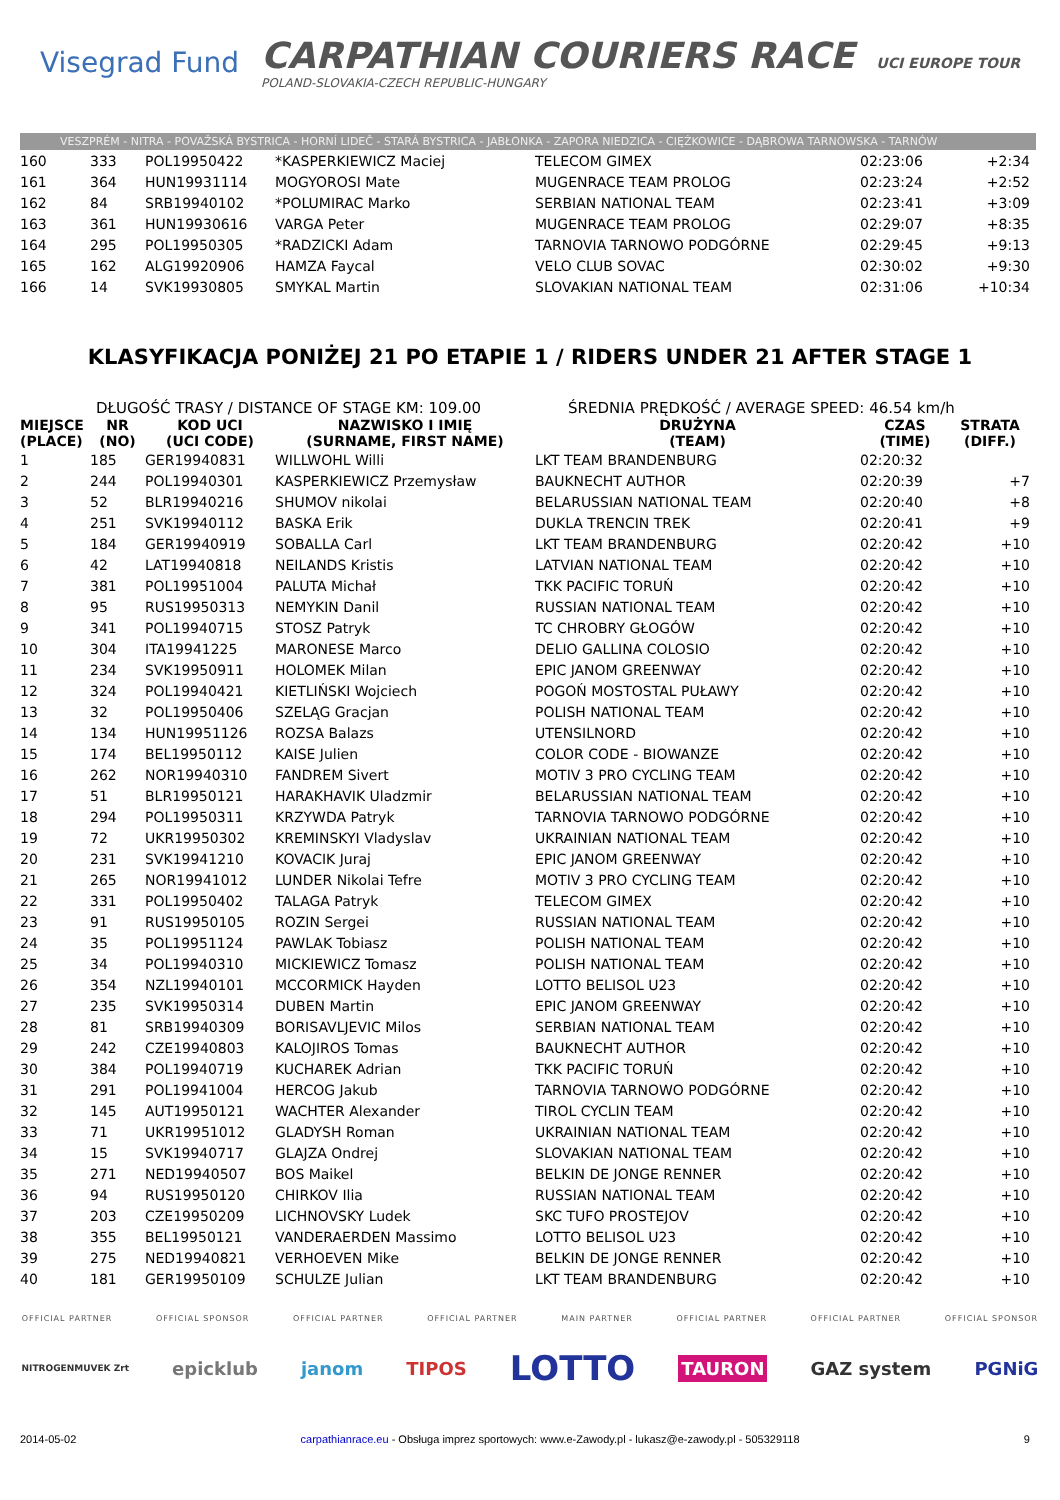Visegrad Fund
CARPATHIAN COURIERS RACE
POLAND-SLOVAKIA-CZECH REPUBLIC-HUNGARY
UCI EUROPE TOUR
VESZPRÉM - NITRA - POVAŽSKÁ BYSTRICA - HORNÍ LIDEČ - STARÁ BYSTRICA - JABŁONKA - ZAPORA NIEDZICA - CIĘŻKOWICE - DĄBROWA TARNOWSKA - TARNÓW
| 160 | 333 | POL19950422 | *KASPERKIEWICZ Maciej | TELECOM GIMEX | 02:23:06 | +2:34 |
| 161 | 364 | HUN19931114 | MOGYOROSI Mate | MUGENRACE TEAM PROLOG | 02:23:24 | +2:52 |
| 162 | 84 | SRB19940102 | *POLUMIRAC Marko | SERBIAN NATIONAL TEAM | 02:23:41 | +3:09 |
| 163 | 361 | HUN19930616 | VARGA Peter | MUGENRACE TEAM PROLOG | 02:29:07 | +8:35 |
| 164 | 295 | POL19950305 | *RADZICKI Adam | TARNOVIA TARNOWO PODGÓRNE | 02:29:45 | +9:13 |
| 165 | 162 | ALG19920906 | HAMZA Faycal | VELO CLUB SOVAC | 02:30:02 | +9:30 |
| 166 | 14 | SVK19930805 | SMYKAL Martin | SLOVAKIAN NATIONAL TEAM | 02:31:06 | +10:34 |
KLASYFIKACJA PONIŻEJ 21 PO ETAPIE 1 / RIDERS UNDER 21 AFTER STAGE 1
DŁUGOŚĆ TRASY / DISTANCE OF STAGE KM: 109.00 ŚREDNIA PRĘDKOŚĆ / AVERAGE SPEED: 46.54 km/h
| MIEJSCE (PLACE) | NR (NO) | KOD UCI (UCI CODE) | NAZWISKO I IMIĘ (SURNAME, FIRST NAME) | DRUŻYNA (TEAM) | CZAS (TIME) | STRATA (DIFF.) |
| --- | --- | --- | --- | --- | --- | --- |
| 1 | 185 | GER19940831 | WILLWOHL Willi | LKT TEAM BRANDENBURG | 02:20:32 | |
| 2 | 244 | POL19940301 | KASPERKIEWICZ Przemysław | BAUKNECHT AUTHOR | 02:20:39 | +7 |
| 3 | 52 | BLR19940216 | SHUMOV nikolai | BELARUSSIAN NATIONAL TEAM | 02:20:40 | +8 |
| 4 | 251 | SVK19940112 | BASKA Erik | DUKLA TRENCIN TREK | 02:20:41 | +9 |
| 5 | 184 | GER19940919 | SOBALLA Carl | LKT TEAM BRANDENBURG | 02:20:42 | +10 |
| 6 | 42 | LAT19940818 | NEILANDS Kristis | LATVIAN NATIONAL TEAM | 02:20:42 | +10 |
| 7 | 381 | POL19951004 | PALUTA Michał | TKK PACIFIC TORUŃ | 02:20:42 | +10 |
| 8 | 95 | RUS19950313 | NEMYKIN Danil | RUSSIAN NATIONAL TEAM | 02:20:42 | +10 |
| 9 | 341 | POL19940715 | STOSZ Patryk | TC CHROBRY GŁOGÓW | 02:20:42 | +10 |
| 10 | 304 | ITA19941225 | MARONESE Marco | DELIO GALLINA COLOSIO | 02:20:42 | +10 |
| 11 | 234 | SVK19950911 | HOLOMEK Milan | EPIC JANOM GREENWAY | 02:20:42 | +10 |
| 12 | 324 | POL19940421 | KIETLIŃSKI Wojciech | POGOŃ MOSTOSTAL PUŁAWY | 02:20:42 | +10 |
| 13 | 32 | POL19950406 | SZELĄG Gracjan | POLISH NATIONAL TEAM | 02:20:42 | +10 |
| 14 | 134 | HUN19951126 | ROZSA Balazs | UTENSILNORD | 02:20:42 | +10 |
| 15 | 174 | BEL19950112 | KAISE Julien | COLOR CODE - BIOWANZE | 02:20:42 | +10 |
| 16 | 262 | NOR19940310 | FANDREM Sivert | MOTIV 3 PRO CYCLING TEAM | 02:20:42 | +10 |
| 17 | 51 | BLR19950121 | HARAKHAVIK Uladzmir | BELARUSSIAN NATIONAL TEAM | 02:20:42 | +10 |
| 18 | 294 | POL19950311 | KRZYWDA Patryk | TARNOVIA TARNOWO PODGÓRNE | 02:20:42 | +10 |
| 19 | 72 | UKR19950302 | KREMINSKYI Vladyslav | UKRAINIAN NATIONAL TEAM | 02:20:42 | +10 |
| 20 | 231 | SVK19941210 | KOVACIK Juraj | EPIC JANOM GREENWAY | 02:20:42 | +10 |
| 21 | 265 | NOR19941012 | LUNDER Nikolai Tefre | MOTIV 3 PRO CYCLING TEAM | 02:20:42 | +10 |
| 22 | 331 | POL19950402 | TALAGA Patryk | TELECOM GIMEX | 02:20:42 | +10 |
| 23 | 91 | RUS19950105 | ROZIN Sergei | RUSSIAN NATIONAL TEAM | 02:20:42 | +10 |
| 24 | 35 | POL19951124 | PAWLAK Tobiasz | POLISH NATIONAL TEAM | 02:20:42 | +10 |
| 25 | 34 | POL19940310 | MICKIEWICZ Tomasz | POLISH NATIONAL TEAM | 02:20:42 | +10 |
| 26 | 354 | NZL19940101 | MCCORMICK Hayden | LOTTO BELISOL U23 | 02:20:42 | +10 |
| 27 | 235 | SVK19950314 | DUBEN Martin | EPIC JANOM GREENWAY | 02:20:42 | +10 |
| 28 | 81 | SRB19940309 | BORISAVLJEVIC Milos | SERBIAN NATIONAL TEAM | 02:20:42 | +10 |
| 29 | 242 | CZE19940803 | KALOJIROS Tomas | BAUKNECHT AUTHOR | 02:20:42 | +10 |
| 30 | 384 | POL19940719 | KUCHAREK Adrian | TKK PACIFIC TORUŃ | 02:20:42 | +10 |
| 31 | 291 | POL19941004 | HERCOG Jakub | TARNOVIA TARNOWO PODGÓRNE | 02:20:42 | +10 |
| 32 | 145 | AUT19950121 | WACHTER Alexander | TIROL CYCLIN TEAM | 02:20:42 | +10 |
| 33 | 71 | UKR19951012 | GLADYSH Roman | UKRAINIAN NATIONAL TEAM | 02:20:42 | +10 |
| 34 | 15 | SVK19940717 | GLAJZA Ondrej | SLOVAKIAN NATIONAL TEAM | 02:20:42 | +10 |
| 35 | 271 | NED19940507 | BOS Maikel | BELKIN DE JONGE RENNER | 02:20:42 | +10 |
| 36 | 94 | RUS19950120 | CHIRKOV Ilia | RUSSIAN NATIONAL TEAM | 02:20:42 | +10 |
| 37 | 203 | CZE19950209 | LICHNOVSKY Ludek | SKC TUFO PROSTEJOV | 02:20:42 | +10 |
| 38 | 355 | BEL19950121 | VANDERAERDEN Massimo | LOTTO BELISOL U23 | 02:20:42 | +10 |
| 39 | 275 | NED19940821 | VERHOEVEN Mike | BELKIN DE JONGE RENNER | 02:20:42 | +10 |
| 40 | 181 | GER19950109 | SCHULZE Julian | LKT TEAM BRANDENBURG | 02:20:42 | +10 |
OFFICIAL PARTNER OFFICIAL SPONSOR OFFICIAL PARTNER OFFICIAL PARTNER MAIN PARTNER OFFICIAL PARTNER OFFICIAL PARTNER OFFICIAL SPONSOR
NITROGENMUVEK Zrt epicklub janom TIPOS LOTTO TAURON GAZ system PGNiG
2014-05-02 carpathianrace.eu - Obsługa imprez sportowych: www.e-Zawody.pl - lukasz@e-zawody.pl - 505329118 9